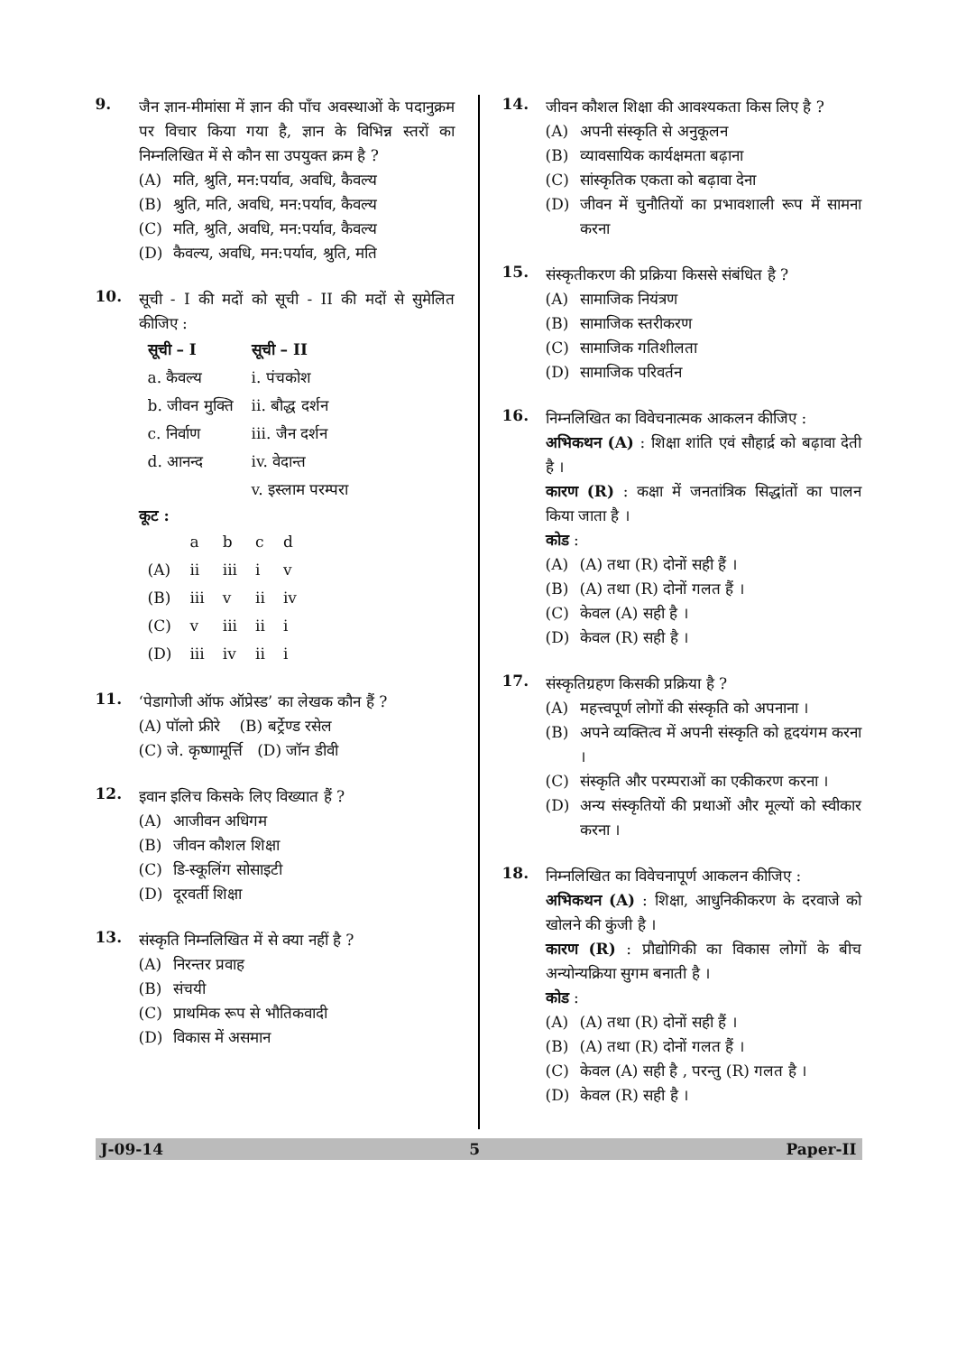9.
जैन ज्ञान-मीमांसा में ज्ञान की पाँच अवस्थाओं के पदानुक्रम पर विचार किया गया है, ज्ञान के विभिन्न स्तरों का निम्नलिखित में से कौन सा उपयुक्त क्रम है ?
(A) मति, श्रुति, मन:पर्याव, अवधि, कैवल्य
(B) श्रुति, मति, अवधि, मन:पर्याव, कैवल्य
(C) मति, श्रुति, अवधि, मन:पर्याव, कैवल्य
(D) कैवल्य, अवधि, मन:पर्याव, श्रुति, मति
10.
सूची - I की मदों को सूची - II की मदों से सुमेलित कीजिए :
| सूची – I | सूची – II |
| --- | --- |
| a. कैवल्य | i. पंचकोश |
| b. जीवन मुक्ति | ii. बौद्ध दर्शन |
| c. निर्वाण | iii. जैन दर्शन |
| d. आनन्द | iv. वेदान्त |
| | v. इस्लाम परम्परा |
कूट :
| | a | b | c | d |
| (A) | ii | iii | i | v |
| (B) | iii | v | ii | iv |
| (C) | v | iii | ii | i |
| (D) | iii | iv | ii | i |
11.
‘पेडागोजी ऑफ ऑप्रेस्ड’ का लेखक कौन हैं ?
(A) पॉलो फ्रीरे (B) बर्ट्रेण्ड रसेल
(C) जे. कृष्णामूर्त्ति (D) जॉन डीवी
12.
इवान इलिच किसके लिए विख्यात हैं ?
(A) आजीवन अधिगम
(B) जीवन कौशल शिक्षा
(C) डि-स्कूलिंग सोसाइटी
(D) दूरवर्ती शिक्षा
13.
संस्कृति निम्नलिखित में से क्या नहीं है ?
(A) निरन्तर प्रवाह
(B) संचयी
(C) प्राथमिक रूप से भौतिकवादी
(D) विकास में असमान
14.
जीवन कौशल शिक्षा की आवश्यकता किस लिए है ?
(A) अपनी संस्कृति से अनुकूलन
(B) व्यावसायिक कार्यक्षमता बढ़ाना
(C) सांस्कृतिक एकता को बढ़ावा देना
(D) जीवन में चुनौतियों का प्रभावशाली रूप में सामना करना
15.
संस्कृतीकरण की प्रक्रिया किससे संबंधित है ?
(A) सामाजिक नियंत्रण
(B) सामाजिक स्तरीकरण
(C) सामाजिक गतिशीलता
(D) सामाजिक परिवर्तन
16.
निम्नलिखित का विवेचनात्मक आकलन कीजिए :
अभिकथन (A) : शिक्षा शांति एवं सौहार्द्र को बढ़ावा देती है ।
कारण (R) : कक्षा में जनतांत्रिक सिद्धांतों का पालन किया जाता है ।
कोड :
(A) (A) तथा (R) दोनों सही हैं ।
(B) (A) तथा (R) दोनों गलत हैं ।
(C) केवल (A) सही है ।
(D) केवल (R) सही है ।
17.
संस्कृतिग्रहण किसकी प्रक्रिया है ?
(A) महत्त्वपूर्ण लोगों की संस्कृति को अपनाना ।
(B) अपने व्यक्तित्व में अपनी संस्कृति को हृदयंगम करना ।
(C) संस्कृति और परम्पराओं का एकीकरण करना ।
(D) अन्य संस्कृतियों की प्रथाओं और मूल्यों को स्वीकार करना ।
18.
निम्नलिखित का विवेचनापूर्ण आकलन कीजिए :
अभिकथन (A) : शिक्षा, आधुनिकीकरण के दरवाजे को खोलने की कुंजी है ।
कारण (R) : प्रौद्योगिकी का विकास लोगों के बीच अन्योन्यक्रिया सुगम बनाती है ।
कोड :
(A) (A) तथा (R) दोनों सही हैं ।
(B) (A) तथा (R) दोनों गलत हैं ।
(C) केवल (A) सही है , परन्तु (R) गलत है ।
(D) केवल (R) सही है ।
J-09-14 5 Paper-II